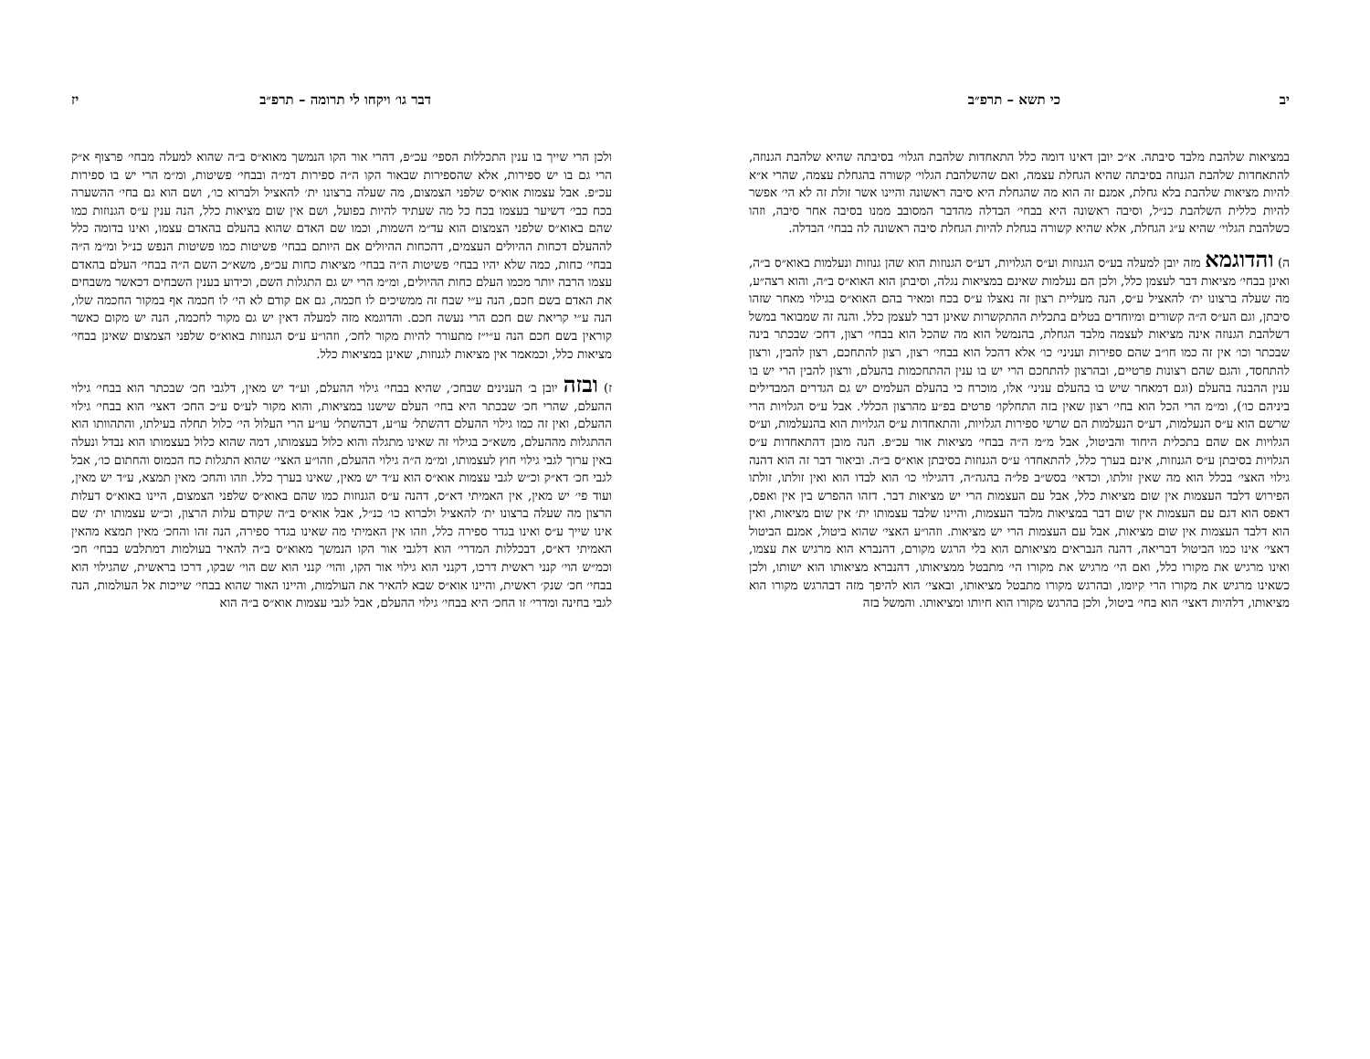יב כי תשא – תרפ״ב
במציאות שלהבת מלבד סיבתה. א״כ יובן דאינו דומה כלל התאחדות שלהבת הגלוי׳ בסיבתה שהיא שלהבת הגנוזה, להתאחדות שלהבת הגנוזה בסיבתה שהיא הגחלת עצמה, ואם שהשלהבת הגלוי׳ קשורה בהגחלת עצמה, שהרי א״א להיות מציאות שלהבת בלא גחלת, אמנם זה הוא מה שהגחלת היא סיבה ראשונה והיינו אשר זולת זה לא הי׳ אפשר להיות כללית השלהבת כנ״ל, וסיבה ראשונה היא בבחי׳ הבדלה מהדבר המסובב ממנו בסיבה אחר סיבה, וזהו כשלהבת הגלוי׳ שהיא ע״ג הגחלת, אלא שהיא קשורה בגחלת להיות הגחלת סיבה ראשונה לה בבחי׳ הבדלה.
ה) והדוגמא מזה יובן למעלה בע״ס הגנוזות וע״ס הגלויות, דע״ס הגנוזות הוא שהן גנוזות ונעלמות באוא״ס ב״ה, ואינן בבחי׳ מציאות דבר לעצמן כלל, ולכן הם נעלמות שאינם במציאות נגלה, וסיבתן הוא האוא״ס ב״ה, והוא רצה״ע, מה שעלה ברצונו ית׳ להאציל ע״ס, הנה מעליית רצון זה נאצלו ע״ס בכח ומאיר בהם האוא״ס בגילוי מאחר שזהו סיבתן, וגם הע״ס ה״ה קשורים ומיוחדים בטלים בתכלית ההתקשרות שאינן דבר לעצמן כלל. והנה זה שמבואר במשל דשלהבת הגנוזה אינה מציאות לעצמה מלבד הגחלת, בהנמשל הוא מה שהכל הוא בבחי׳ רצון, דחכ׳ שבכתר בינה שבכתר וכו׳ אין זה כמו חו״ב שהם ספירות ועניני׳ כו׳ אלא דהכל הוא בבחי׳ רצון, רצון להתחכם, רצון להבין, ורצון להתחסד, והגם שהם רצונות פרטיים, ובהרצון להתחכם הרי יש בו ענין ההתחכמות בהעלם, ורצון להבין הרי יש בו ענין ההבנה בהעלם (וגם דמאחר שיש בו בהעלם עניני׳ אלו, מוכרח כי בהעלם העלמים יש גם הגדרים המבדילים ביניהם כו׳), ומ״מ הרי הכל הוא בחי׳ רצון שאין בזה התחלקו׳ פרטים בפ״ע מהרצון הכללי. אבל ע״ס הגלויות הרי שרשם הוא ע״ס הנעלמות, דע״ס הנעלמות הם שרשי ספירות הגלויות, והתאחדות ע״ס הגלויות הוא בהנעלמות, וע״ס הגלויות אם שהם בתכלית היחוד והביטול, אבל מ״מ ה״ה בבחי׳ מציאות אור עכ״פ. הנה מובן דהתאחדות ע״ס הגלויות בסיבתן ע״ס הגנוזות, אינם בערך כלל, להתאחדו׳ ע״ס הגנוזות בסיבתן אוא״ס ב״ה. וביאור דבר זה הוא דהנה גילוי האצי׳ בכלל הוא מה שאין זולתו, וכדאי׳ בסש״ב פל״ה בהגה״ה, דהגילוי כו׳ הוא לבדו הוא ואין זולתו, זולתו הפירוש דלבד העצמות אין שום מציאות כלל, אבל עם העצמות הרי יש מציאות דבר. דזהו ההפרש בין אין ואפס, דאפס הוא דגם עם העצמות אין שום דבר במציאות מלבד העצמות, והיינו שלבד עצמותו ית׳ אין שום מציאות, ואין הוא דלבד העצמות אין שום מציאות, אבל עם העצמות הרי יש מציאות. וזהו״ע האצי׳ שהוא ביטול, אמנם הביטול דאצי׳ אינו כמו הביטול דבריאה, דהנה הנבראים מציאותם הוא בלי הרגש מקורם, דהנברא הוא מרגיש את עצמו, ואינו מרגיש את מקורו כלל, ואם הי׳ מרגיש את מקורו הי׳ מתבטל ממציאותו, דהנברא מציאותו הוא ישותו, ולכן כשאינו מרגיש את מקורו הרי קיומו, ובהרגש מקורו מתבטל מציאותו, ובאצי׳ הוא להיפך מזה דבהרגש מקורו הוא מציאותו, דלהיות דאצי׳ הוא בחי׳ ביטול, ולכן בהרגש מקורו הוא חיותו ומציאותו. והמשל בזה
דבר גו׳ ויקחו לי תרומה – תרפ״ב יז
ולכן הרי שייך בו ענין התכללות הספי׳ עכ״פ, דהרי אור הקו הנמשך מאוא״ס ב״ה שהוא למעלה מבחי׳ פרצוף א״ק הרי גם בו יש ספירות, אלא שהספירות שבאור הקו ה״ה ספירות דמ״ה ובבחי׳ פשיטות, ומ״מ הרי יש בו ספירות עכ״פ. אבל עצמות אוא״ס שלפני הצמצום, מה שעלה ברצונו ית׳ להאציל ולברוא כו׳, ושם הוא גם בחי׳ ההשערה בכח כבי׳ דשיער בעצמו בכח כל מה שעתיד להיות בפועל, ושם אין שום מציאות כלל, הנה ענין ע״ס הגנוזות כמו שהם באוא״ס שלפני הצמצום הוא עד״מ השמות, וכמו שם האדם שהוא בהעלם בהאדם עצמו, ואינו בדומה כלל לההעלם דכחות ההיולים העצמים, דהכחות ההיולים אם היותם בבחי׳ פשיטות כמו פשיטות הנפש כנ״ל ומ״מ ה״ה בבחי׳ כחות, כמה שלא יהיו בבחי׳ פשיטות ה״ה בבחי׳ מציאות כחות עכ״פ, משא״כ השם ה״ה בבחי׳ העלם בהאדם עצמו הרבה יותר מכמו העלם כחות ההיולים, ומ״מ הרי יש גם התגלות השם, וכידוע בענין השבחים דכאשר משבחים את האדם בשם חכם, הנה ע״י שבח זה ממשיכים לו חכמה, גם אם קודם לא הי׳ לו חכמה אף במקור החכמה שלו, הנה ע״י קריאת שם חכם הרי נעשה חכם. והדוגמא מזה למעלה דאין יש גם מקור לחכמה, הנה יש מקום כאשר קוראין בשם חכם הנה ע״י״ז מתעורר להיות מקור לחכ׳, וזהו״ע ע״ס הגנוזות באוא״ס שלפני הצמצום שאינן בבחי׳ מציאות כלל, וכמאמר אין מציאות לגנוזות, שאינן במציאות כלל.
ז) ובזה יובן ב׳ הענינים שבחכ׳, שהיא בבחי׳ גילוי ההעלם, וע״ד יש מאין, דלגבי חכ׳ שבכתר הוא בבחי׳ גילוי ההעלם, שהרי חכ׳ שבכתר היא בחי׳ העלם שישנו במציאות, והוא מקור לע״ס ע״כ החכ׳ דאצי׳ הוא בבחי׳ גילוי ההעלם, ואין זה כמו גילוי ההעלם דהשתל׳ עו״ע, דבהשתל׳ עו״ע הרי העלול הי׳ כלול תחלה בעילתו, והתהוותו הוא ההתגלות מההעלם, משא״כ בגילוי זה שאינו מתגלה והוא כלול בעצמותו, דמה שהוא כלול בעצמותו הוא נבדל ונעלה באין ערוך לגבי גילוי חוץ לעצמותו, ומ״מ ה״ה גילוי ההעלם, וזהו״ע האצי׳ שהוא התגלות כח הכמוס והחתום כו׳, אבל לגבי חכ׳ דא״ק וכ״ש לגבי עצמות אוא״ס הוא ע״ד יש מאין, שאינו בערך כלל. וזהו והחכ׳ מאין תמצא, ע״ד יש מאין, ועוד פי׳ יש מאין, אין האמיתי דא״ס, דהנה ע״ס הגנוזות כמו שהם באוא״ס שלפני הצמצום, היינו באוא״ס דעלות הרצון מה שעלה ברצונו ית׳ להאציל ולברוא כו׳ כנ״ל, אבל אוא״ס ב״ה שקודם עלות הרצון, וכ״ש עצמותו ית׳ שם אינו שייך ע״ס ואינו בגדר ספירה כלל, וזהו אין האמיתי מה שאינו בגדר ספירה, הנה זהו והחכ׳ מאין תמצא מהאין האמיתי דא״ס, דבכללות המדרי׳ הוא דלגבי אור הקו הנמשך מאוא״ס ב״ה להאיר בעולמות דמתלבש בבחי׳ חכ׳ וכמ״ש הוי׳ קנני ראשית דרכו, דקנני הוא גילוי אור הקו, והוי׳ קנני הוא שם הוי׳ שבקו, דרכו בראשית, שהגילוי הוא בבחי׳ חכ׳ שנק׳ ראשית, והיינו אוא״ס שבא להאיר את העולמות, והיינו האור שהוא בבחי׳ שייכות אל העולמות, הנה לגבי בחינה ומדרי׳ זו החכ׳ היא בבחי׳ גילוי ההעלם, אבל לגבי עצמות אוא״ס ב״ה הוא